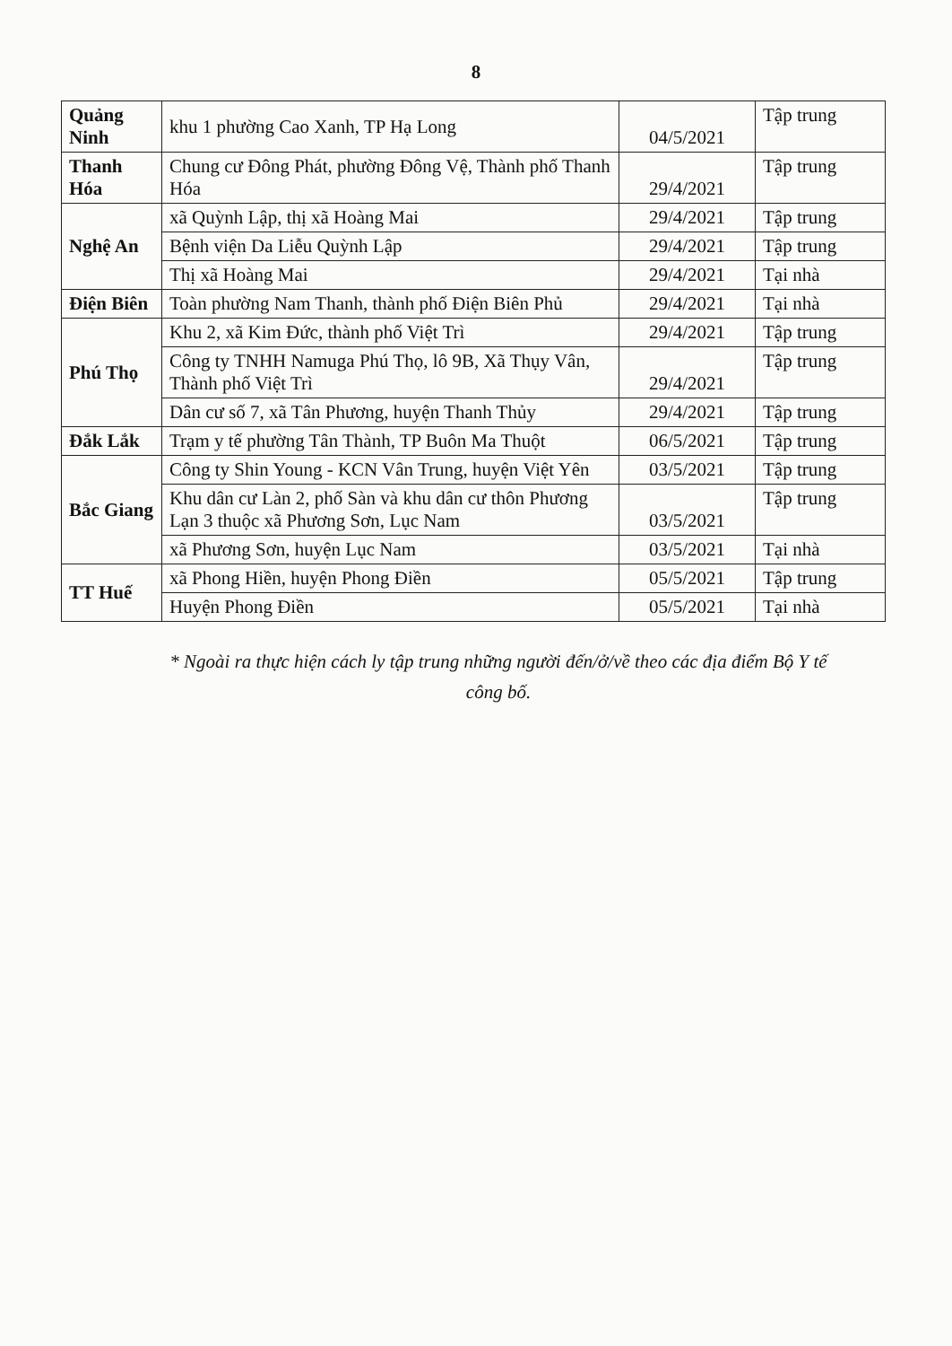8
| Quảng Ninh | khu 1 phường Cao Xanh, TP Hạ Long | 04/5/2021 | Tập trung |
| Thanh Hóa | Chung cư Đông Phát, phường Đông Vệ, Thành phố Thanh Hóa | 29/4/2021 | Tập trung |
| Nghệ An | xã Quỳnh Lập, thị xã Hoàng Mai | 29/4/2021 | Tập trung |
| | Bệnh viện Da Liễu Quỳnh Lập | 29/4/2021 | Tập trung |
| | Thị xã Hoàng Mai | 29/4/2021 | Tại nhà |
| Điện Biên | Toàn phường Nam Thanh, thành phố Điện Biên Phủ | 29/4/2021 | Tại nhà |
| Phú Thọ | Khu 2, xã Kim Đức, thành phố Việt Trì | 29/4/2021 | Tập trung |
| | Công ty TNHH Namuga Phú Thọ, lô 9B, Xã Thụy Vân, Thành phố Việt Trì | 29/4/2021 | Tập trung |
| | Dân cư số 7, xã Tân Phương, huyện Thanh Thủy | 29/4/2021 | Tập trung |
| Đắk Lắk | Trạm y tế phường Tân Thành, TP Buôn Ma Thuột | 06/5/2021 | Tập trung |
| Bắc Giang | Công ty Shin Young - KCN Vân Trung, huyện Việt Yên | 03/5/2021 | Tập trung |
| | Khu dân cư Làn 2, phố Sàn và khu dân cư thôn Phương Lạn 3 thuộc xã Phương Sơn, Lục Nam | 03/5/2021 | Tập trung |
| | xã Phương Sơn, huyện Lục Nam | 03/5/2021 | Tại nhà |
| TT Huế | xã Phong Hiền, huyện Phong Điền | 05/5/2021 | Tập trung |
| | Huyện Phong Điền | 05/5/2021 | Tại nhà |
* Ngoài ra thực hiện cách ly tập trung những người đến/ở/về theo các địa điểm Bộ Y tế công bố.